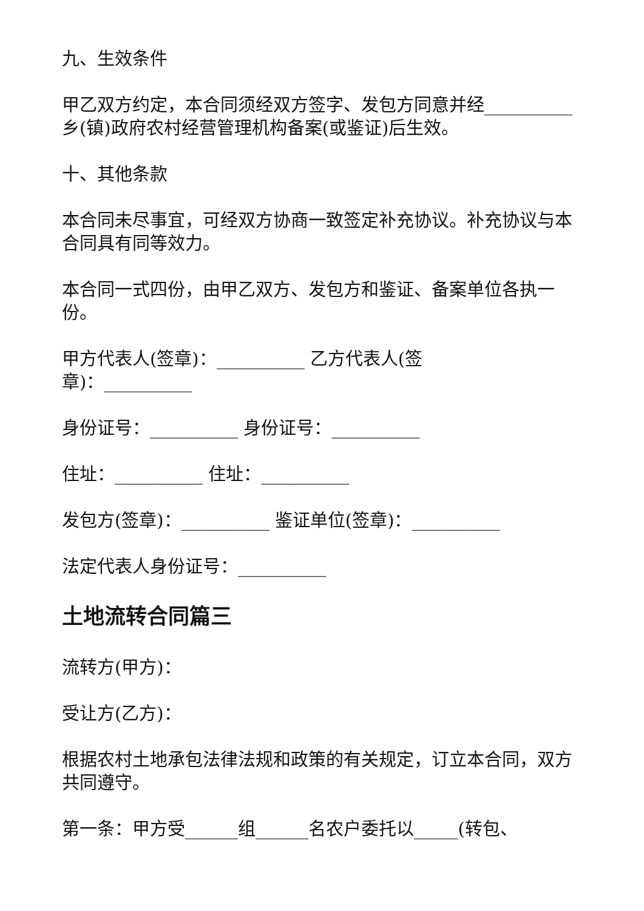九、生效条件
甲乙双方约定，本合同须经双方签字、发包方同意并经__________乡(镇)政府农村经营管理机构备案(或鉴证)后生效。
十、其他条款
本合同未尽事宜，可经双方协商一致签定补充协议。补充协议与本合同具有同等效力。
本合同一式四份，由甲乙双方、发包方和鉴证、备案单位各执一份。
甲方代表人(签章)：__________ 乙方代表人(签
章)：__________
身份证号：__________ 身份证号：__________
住址：__________ 住址：__________
发包方(签章)：__________ 鉴证单位(签章)：__________
法定代表人身份证号：__________
土地流转合同篇三
流转方(甲方)：
受让方(乙方)：
根据农村土地承包法律法规和政策的有关规定，订立本合同，双方共同遵守。
第一条：甲方受______组______名农户委托以_____(转包、